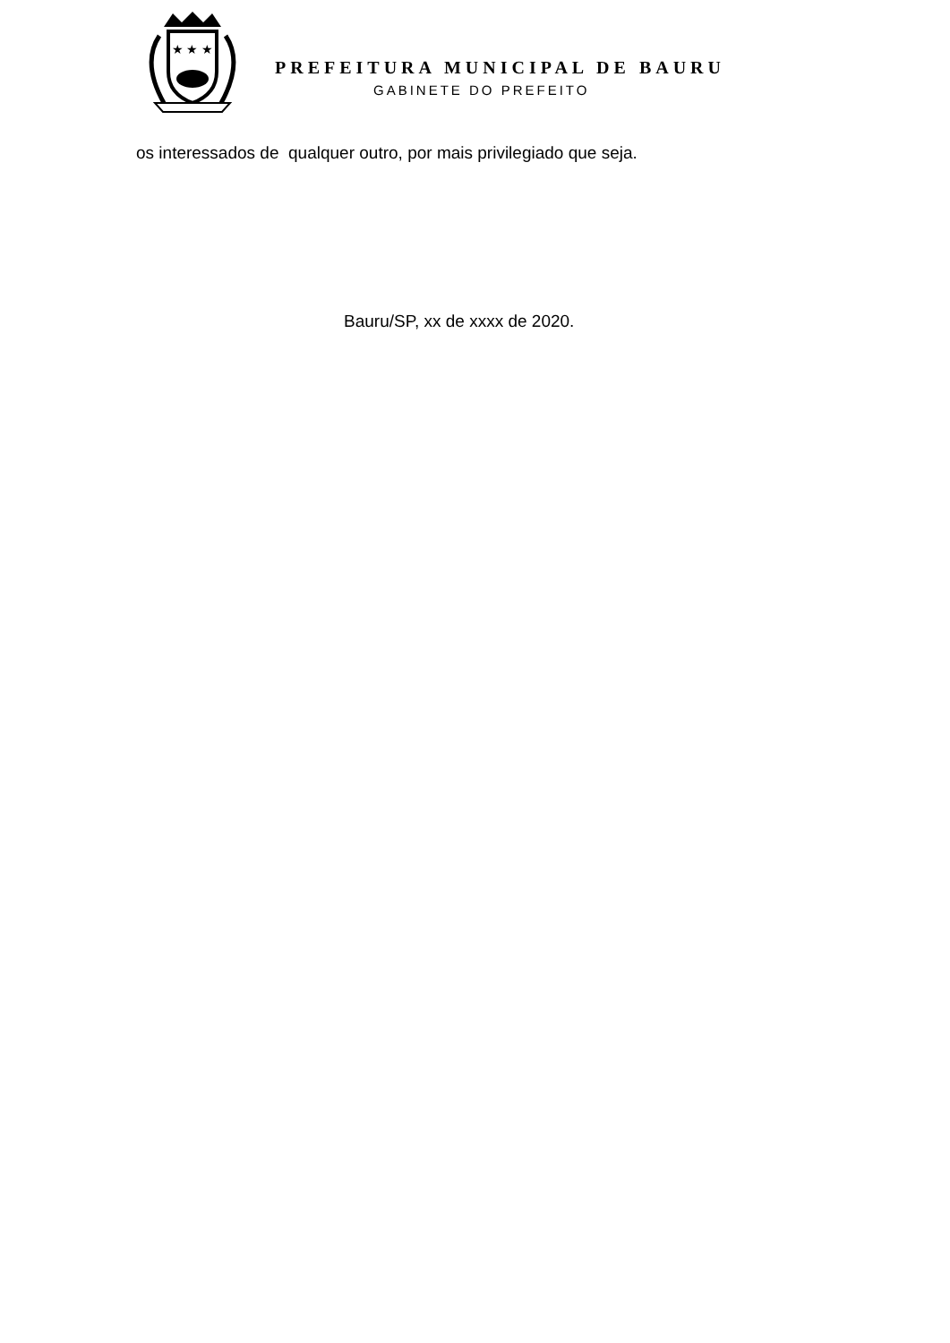★ ★ ★
PREFEITURA MUNICIPAL DE BAURU
GABINETE DO PREFEITO
os interessados de qualquer outro, por mais privilegiado que seja.
Bauru/SP, xx de xxxx de 2020.